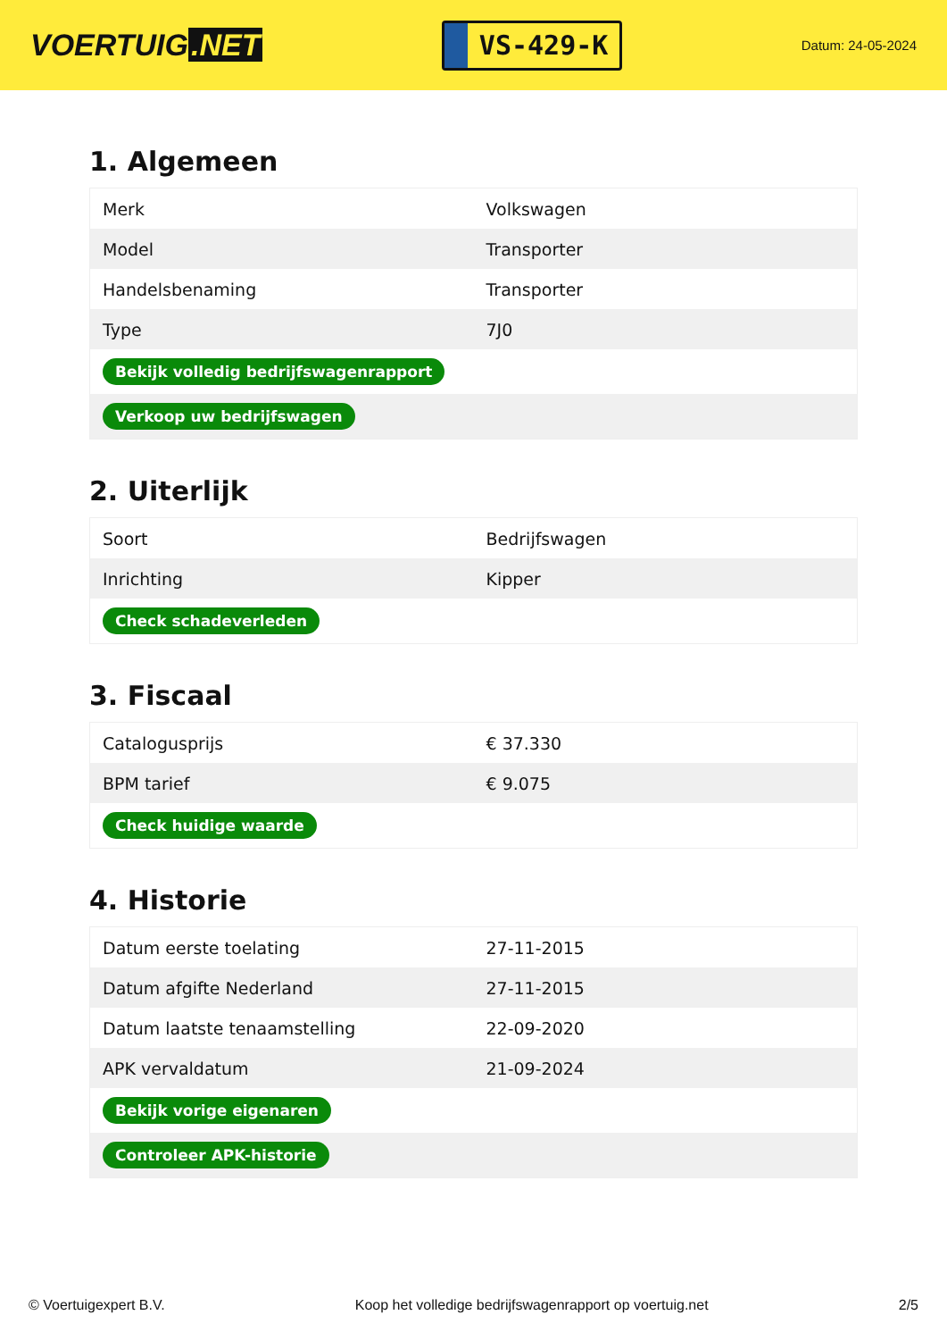VOERTUIG.NET
VS-429-K
Datum: 24-05-2024
1. Algemeen
| Merk | Volkswagen |
| Model | Transporter |
| Handelsbenaming | Transporter |
| Type | 7J0 |
| Bekijk volledig bedrijfswagenrapport | |
| Verkoop uw bedrijfswagen | |
2. Uiterlijk
| Soort | Bedrijfswagen |
| Inrichting | Kipper |
| Check schadeverleden | |
3. Fiscaal
| Catalogusprijs | € 37.330 |
| BPM tarief | € 9.075 |
| Check huidige waarde | |
4. Historie
| Datum eerste toelating | 27-11-2015 |
| Datum afgifte Nederland | 27-11-2015 |
| Datum laatste tenaamstelling | 22-09-2020 |
| APK vervaldatum | 21-09-2024 |
| Bekijk vorige eigenaren | |
| Controleer APK-historie | |
© Voertuigexpert B.V. Koop het volledige bedrijfswagenrapport op voertuig.net 2/5